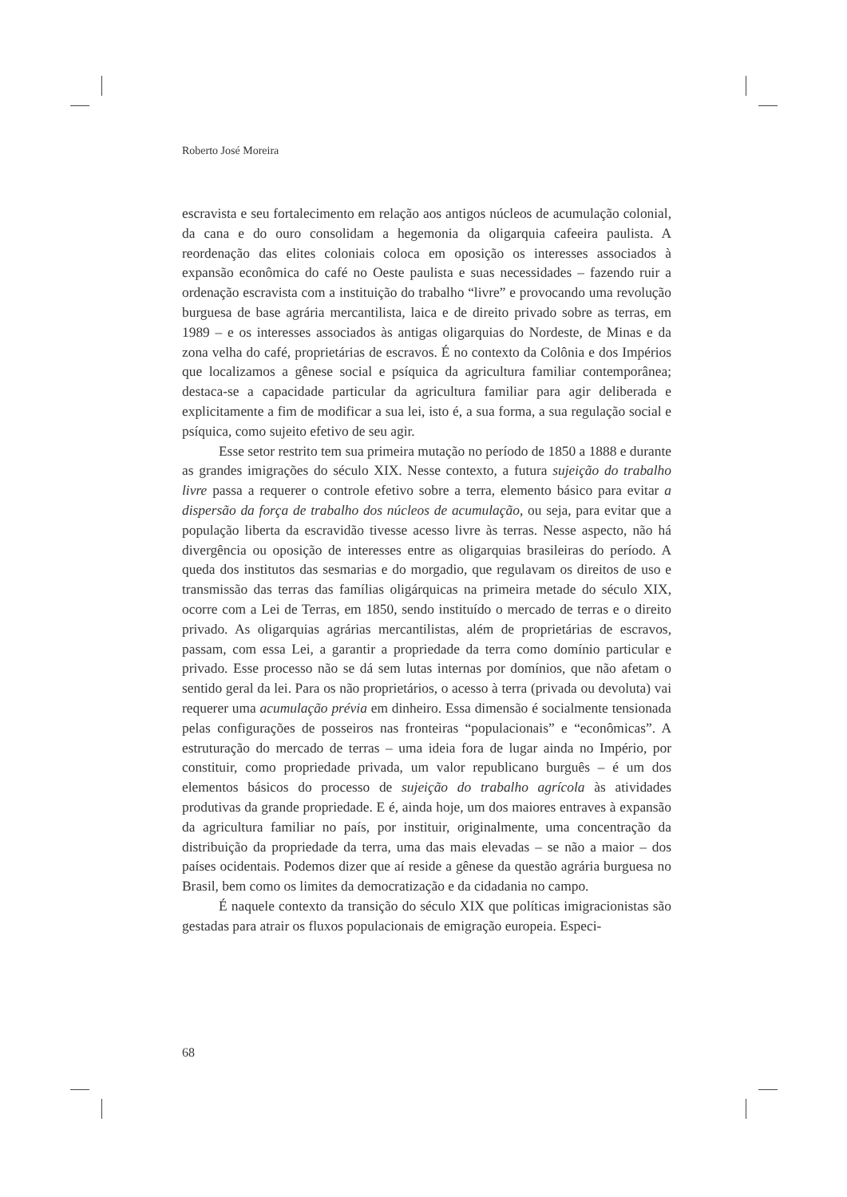Roberto José Moreira
escravista e seu fortalecimento em relação aos antigos núcleos de acumulação colonial, da cana e do ouro consolidam a hegemonia da oligarquia cafeeira paulista. A reordenação das elites coloniais coloca em oposição os interesses associados à expansão econômica do café no Oeste paulista e suas necessidades – fazendo ruir a ordenação escravista com a instituição do trabalho “livre” e provocando uma revolução burguesa de base agrária mercantilista, laica e de direito privado sobre as terras, em 1989 – e os interesses associados às antigas oligarquias do Nordeste, de Minas e da zona velha do café, proprietárias de escravos. É no contexto da Colônia e dos Impérios que localizamos a gênese social e psíquica da agricultura familiar contemporânea; destaca-se a capacidade particular da agricultura familiar para agir deliberada e explicitamente a fim de modificar a sua lei, isto é, a sua forma, a sua regulação social e psíquica, como sujeito efetivo de seu agir.
Esse setor restrito tem sua primeira mutação no período de 1850 a 1888 e durante as grandes imigrações do século XIX. Nesse contexto, a futura sujeição do trabalho livre passa a requerer o controle efetivo sobre a terra, elemento básico para evitar a dispersão da força de trabalho dos núcleos de acumulação, ou seja, para evitar que a população liberta da escravidão tivesse acesso livre às terras. Nesse aspecto, não há divergência ou oposição de interesses entre as oligarquias brasileiras do período. A queda dos institutos das sesmarias e do morgadio, que regulavam os direitos de uso e transmissão das terras das famílias oligárquicas na primeira metade do século XIX, ocorre com a Lei de Terras, em 1850, sendo instituído o mercado de terras e o direito privado. As oligarquias agrárias mercantilistas, além de proprietárias de escravos, passam, com essa Lei, a garantir a propriedade da terra como domínio particular e privado. Esse processo não se dá sem lutas internas por domínios, que não afetam o sentido geral da lei. Para os não proprietários, o acesso à terra (privada ou devoluta) vai requerer uma acumulação prévia em dinheiro. Essa dimensão é socialmente tensionada pelas configurações de posseiros nas fronteiras “populacionais” e “econômicas”. A estruturação do mercado de terras – uma ideia fora de lugar ainda no Império, por constituir, como propriedade privada, um valor republicano burguês – é um dos elementos básicos do processo de sujeição do trabalho agrícola às atividades produtivas da grande propriedade. E é, ainda hoje, um dos maiores entraves à expansão da agricultura familiar no país, por instituir, originalmente, uma concentração da distribuição da propriedade da terra, uma das mais elevadas – se não a maior – dos países ocidentais. Podemos dizer que aí reside a gênese da questão agrária burguesa no Brasil, bem como os limites da democratização e da cidadania no campo.
É naquele contexto da transição do século XIX que políticas imigracionistas são gestadas para atrair os fluxos populacionais de emigração europeia. Especi-
68